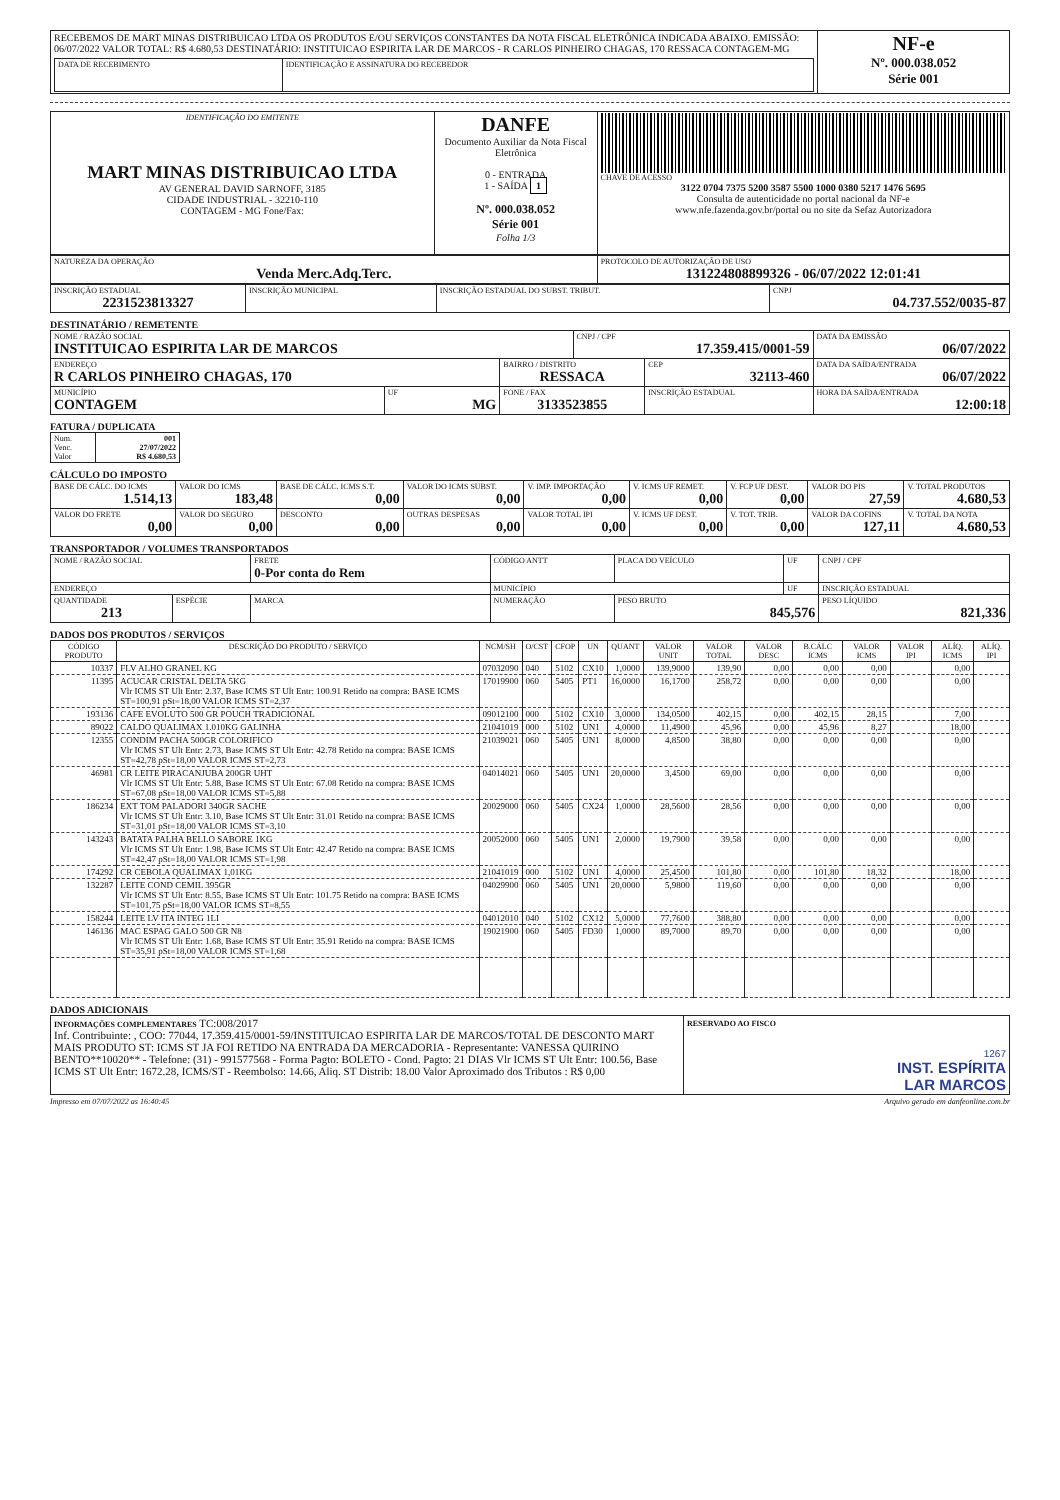| RECEBEMOS DE MART MINAS DISTRIBUICAO LTDA OS PRODUTOS E/OU SERVIÇOS CONSTANTES DA NOTA FISCAL ELETRÔNICA INDICADA ABAIXO. EMISSÃO: 06/07/2022 VALOR TOTAL: R$ 4.680,53 DESTINATÁRIO: INSTITUICAO ESPIRITA LAR DE MARCOS - R CARLOS PINHEIRO CHAGAS, 170 RESSACA CONTAGEM-MG / DATA DE RECEBIMENTO / IDENTIFICAÇÃO E ASSINATURA DO RECEBEDOR / | NF-e Nº. 000.038.052 Série 001 |
| IDENTIFICAÇÃO DO EMITENTE MART MINAS DISTRIBUICAO LTDA AV GENERAL DAVID SARNOFF, 3185 CIDADE INDUSTRIAL - 32210-110 CONTAGEM - MG Fone/Fax: | DANFE Documento Auxiliar da Nota Fiscal Eletrônica 0 - ENTRADA 1 - SAÍDA 1 Nº. 000.038.052 Série 001 Folha 1/3 | CHAVE DE ACESSO 3122 0704 7375 5200 3587 5500 1000 0380 5217 1476 5695 Consulta de autenticidade no portal nacional da NF-e www.nfe.fazenda.gov.br/portal ou no site da Sefaz Autorizadora |
| NATUREZA DA OPERAÇÃO Venda Merc.Adq.Terc. | PROTOCOLO DE AUTORIZAÇÃO DE USO 131224808899326 - 06/07/2022 12:01:41 |
| INSCRIÇÃO ESTADUAL 2231523813327 | INSCRIÇÃO MUNICIPAL | INSCRIÇÃO ESTADUAL DO SUBST. TRIBUT. | CNPJ 04.737.552/0035-87 |
DESTINATÁRIO / REMETENTE
| NOME / RAZÃO SOCIAL INSTITUICAO ESPIRITA LAR DE MARCOS | | | CNPJ / CPF 17.359.415/0001-59 | | DATA DA EMISSÃO 06/07/2022 |
| ENDEREÇO R CARLOS PINHEIRO CHAGAS, 170 | | BAIRRO / DISTRITO RESSACA | | CEP 32113-460 | DATA DA SAÍDA/ENTRADA 06/07/2022 |
| MUNICÍPIO CONTAGEM | UF MG | FONE / FAX 3133523855 | | INSCRIÇÃO ESTADUAL | HORA DA SAÍDA/ENTRADA 12:00:18 |
FATURA / DUPLICATA
| Num. Venc. Valor | 001 27/07/2022 R$ 4.680,53 |
CÁLCULO DO IMPOSTO
| BASE DE CÁLC. DO ICMS 1.514,13 | VALOR DO ICMS 183,48 | BASE DE CÁLC. ICMS S.T. 0,00 | VALOR DO ICMS SUBST. 0,00 | V. IMP. IMPORTAÇÃO 0,00 | V. ICMS UF REMET. 0,00 | V. FCP UF DEST. 0,00 | VALOR DO PIS 27,59 | V. TOTAL PRODUTOS 4.680,53 |
| VALOR DO FRETE 0,00 | VALOR DO SEGURO 0,00 | DESCONTO 0,00 | OUTRAS DESPESAS 0,00 | VALOR TOTAL IPI 0,00 | V. ICMS UF DEST. 0,00 | V. TOT. TRIB. 0,00 | VALOR DA COFINS 127,11 | V. TOTAL DA NOTA 4.680,53 |
TRANSPORTADOR / VOLUMES TRANSPORTADOS
| NOME / RAZÃO SOCIAL | | FRETE 0-Por conta do Rem | CÓDIGO ANTT | PLACA DO VEÍCULO | UF | CNPJ / CPF |
| ENDEREÇO | | | MUNICÍPIO | | UF | INSCRIÇÃO ESTADUAL |
| QUANTIDADE 213 | ESPÉCIE | MARCA | NUMERAÇÃO | PESO BRUTO 845,576 | | PESO LÍQUIDO 821,336 |
DADOS DOS PRODUTOS / SERVIÇOS
| CÓDIGO PRODUTO | DESCRIÇÃO DO PRODUTO / SERVIÇO | NCM/SH | O/CST | CFOP | UN | QUANT | VALOR UNIT | VALOR TOTAL | VALOR DESC | B.CÁLC ICMS | VALOR ICMS | VALOR IPI | ALÍQ. ICMS | ALÍQ. IPI |
| --- | --- | --- | --- | --- | --- | --- | --- | --- | --- | --- | --- | --- | --- | --- |
| 10337 | FLV ALHO GRANEL KG | 07032090 | 040 | 5102 | CX10 | 1,0000 | 139,9000 | 139,90 | 0,00 | 0,00 | 0,00 | | 0,00 | |
| 11395 | ACUCAR CRISTAL DELTA 5KG Vlr ICMS ST Ult Entr: 2.37, Base ICMS ST Ult Entr: 100.91 Retido na compra: BASE ICMS ST=100,91 pSt=18,00 VALOR ICMS ST=2,37 | 17019900 | 060 | 5405 | PT1 | 16,0000 | 16,1700 | 258,72 | 0,00 | 0,00 | 0,00 | | 0,00 | |
| 193136 | CAFE EVOLUTO 500 GR POUCH TRADICIONAL | 09012100 | 000 | 5102 | CX10 | 3,0000 | 134,0500 | 402,15 | 0,00 | 402,15 | 28,15 | | 7,00 | |
| 89022 | CALDO QUALIMAX 1.010KG GALINHA | 21041019 | 000 | 5102 | UN1 | 4,0000 | 11,4900 | 45,96 | 0,00 | 45,96 | 8,27 | | 18,00 | |
| 12355 | CONDIM PACHA 500GR COLORIFICO Vlr ICMS ST Ult Entr: 2.73, Base ICMS ST Ult Entr: 42.78 Retido na compra: BASE ICMS ST=42,78 pSt=18,00 VALOR ICMS ST=2,73 | 21039021 | 060 | 5405 | UN1 | 8,0000 | 4,8500 | 38,80 | 0,00 | 0,00 | 0,00 | | 0,00 | |
| 46981 | CR LEITE PIRACANJUBA 200GR UHT Vlr ICMS ST Ult Entr: 5.88, Base ICMS ST Ult Entr: 67.08 Retido na compra: BASE ICMS ST=67,08 pSt=18,00 VALOR ICMS ST=5,88 | 04014021 | 060 | 5405 | UN1 | 20,0000 | 3,4500 | 69,00 | 0,00 | 0,00 | 0,00 | | 0,00 | |
| 186234 | EXT TOM PALADORI 340GR SACHE Vlr ICMS ST Ult Entr: 3.10, Base ICMS ST Ult Entr: 31.01 Retido na compra: BASE ICMS ST=31,01 pSt=18,00 VALOR ICMS ST=3,10 | 20029000 | 060 | 5405 | CX24 | 1,0000 | 28,5600 | 28,56 | 0,00 | 0,00 | 0,00 | | 0,00 | |
| 143243 | BATATA PALHA BELLO SABORE 1KG Vlr ICMS ST Ult Entr: 1.98, Base ICMS ST Ult Entr: 42.47 Retido na compra: BASE ICMS ST=42,47 pSt=18,00 VALOR ICMS ST=1,98 | 20052000 | 060 | 5405 | UN1 | 2,0000 | 19,7900 | 39,58 | 0,00 | 0,00 | 0,00 | | 0,00 | |
| 174292 | CR CEBOLA QUALIMAX 1,01KG | 21041019 | 000 | 5102 | UN1 | 4,0000 | 25,4500 | 101,80 | 0,00 | 101,80 | 18,32 | | 18,00 | |
| 132287 | LEITE COND CEMIL 395GR Vlr ICMS ST Ult Entr: 8.55, Base ICMS ST Ult Entr: 101.75 Retido na compra: BASE ICMS ST=101,75 pSt=18,00 VALOR ICMS ST=8,55 | 04029900 | 060 | 5405 | UN1 | 20,0000 | 5,9800 | 119,60 | 0,00 | 0,00 | 0,00 | | 0,00 | |
| 158244 | LEITE LV ITA INTEG 1LI | 04012010 | 040 | 5102 | CX12 | 5,0000 | 77,7600 | 388,80 | 0,00 | 0,00 | 0,00 | | 0,00 | |
| 146136 | MAC ESPAG GALO 500 GR N8 Vlr ICMS ST Ult Entr: 1.68, Base ICMS ST Ult Entr: 35.91 Retido na compra: BASE ICMS ST=35,91 pSt=18,00 VALOR ICMS ST=1,68 | 19021900 | 060 | 5405 | FD30 | 1,0000 | 89,7000 | 89,70 | 0,00 | 0,00 | 0,00 | | 0,00 | |
DADOS ADICIONAIS
| INFORMAÇÕES COMPLEMENTARES TC:008/2017 Inf. Contribuinte: , COO: 77044, 17.359.415/0001-59/INSTITUICAO ESPIRITA LAR DE MARCOS/TOTAL DE DESCONTO MART MAIS PRODUTO ST: ICMS ST JA FOI RETIDO NA ENTRADA DA MERCADORIA - Representante: VANESSA QUIRINO BENTO**10020** - Telefone: (31) - 991577568 - Forma Pagto: BOLETO - Cond. Pagto: 21 DIAS Vlr ICMS ST Ult Entr: 100.56, Base ICMS ST Ult Entr: 1672.28, ICMS/ST - Reembolso: 14.66, Aliq. ST Distrib: 18.00 Valor Aproximado dos Tributos : R$ 0,00 | RESERVADO AO FISCO 1267 INST. ESPÍRITA LAR MARCOS |
Impresso em 07/07/2022 as 16:40:45 Arquivo gerado em danfeonline.com.br